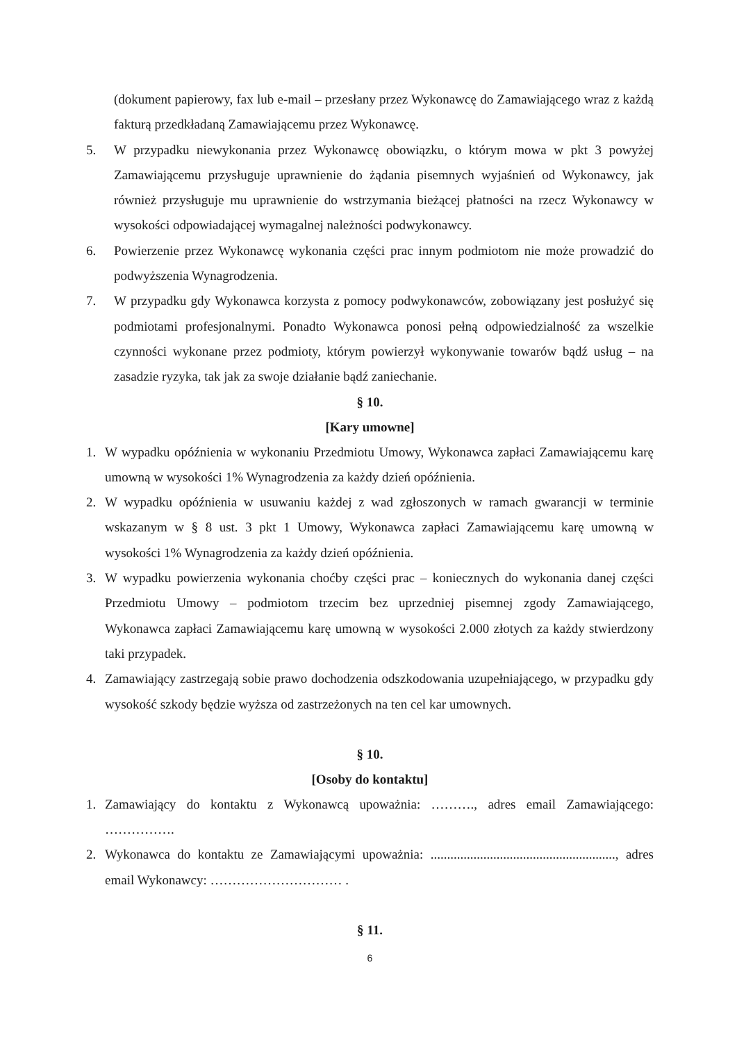(dokument papierowy, fax lub e-mail – przesłany przez Wykonawcę do Zamawiającego wraz z każdą fakturą przedkładaną Zamawiającemu przez Wykonawcę.
5. W przypadku niewykonania przez Wykonawcę obowiązku, o którym mowa w pkt 3 powyżej Zamawiającemu przysługuje uprawnienie do żądania pisemnych wyjaśnień od Wykonawcy, jak również przysługuje mu uprawnienie do wstrzymania bieżącej płatności na rzecz Wykonawcy w wysokości odpowiadającej wymagalnej należności podwykonawcy.
6. Powierzenie przez Wykonawcę wykonania części prac innym podmiotom nie może prowadzić do podwyższenia Wynagrodzenia.
7. W przypadku gdy Wykonawca korzysta z pomocy podwykonawców, zobowiązany jest posłużyć się podmiotami profesjonalnymi. Ponadto Wykonawca ponosi pełną odpowiedzialność za wszelkie czynności wykonane przez podmioty, którym powierzył wykonywanie towarów bądź usług – na zasadzie ryzyka, tak jak za swoje działanie bądź zaniechanie.
§ 10.
[Kary umowne]
1. W wypadku opóźnienia w wykonaniu Przedmiotu Umowy, Wykonawca zapłaci Zamawiającemu karę umowną w wysokości 1% Wynagrodzenia za każdy dzień opóźnienia.
2. W wypadku opóźnienia w usuwaniu każdej z wad zgłoszonych w ramach gwarancji w terminie wskazanym w § 8 ust. 3 pkt 1 Umowy, Wykonawca zapłaci Zamawiającemu karę umowną w wysokości 1% Wynagrodzenia za każdy dzień opóźnienia.
3. W wypadku powierzenia wykonania choćby części prac – koniecznych do wykonania danej części Przedmiotu Umowy – podmiotom trzecim bez uprzedniej pisemnej zgody Zamawiającego, Wykonawca zapłaci Zamawiającemu karę umowną w wysokości 2.000 złotych za każdy stwierdzony taki przypadek.
4. Zamawiający zastrzegają sobie prawo dochodzenia odszkodowania uzupełniającego, w przypadku gdy wysokość szkody będzie wyższa od zastrzeżonych na ten cel kar umownych.
§ 10.
[Osoby do kontaktu]
1. Zamawiający do kontaktu z Wykonawcą upoważnia: ………., adres email Zamawiającego: …………….
2. Wykonawca do kontaktu ze Zamawiającymi upoważnia: ........................................................, adres email Wykonawcy: ………………………… .
§ 11.
6